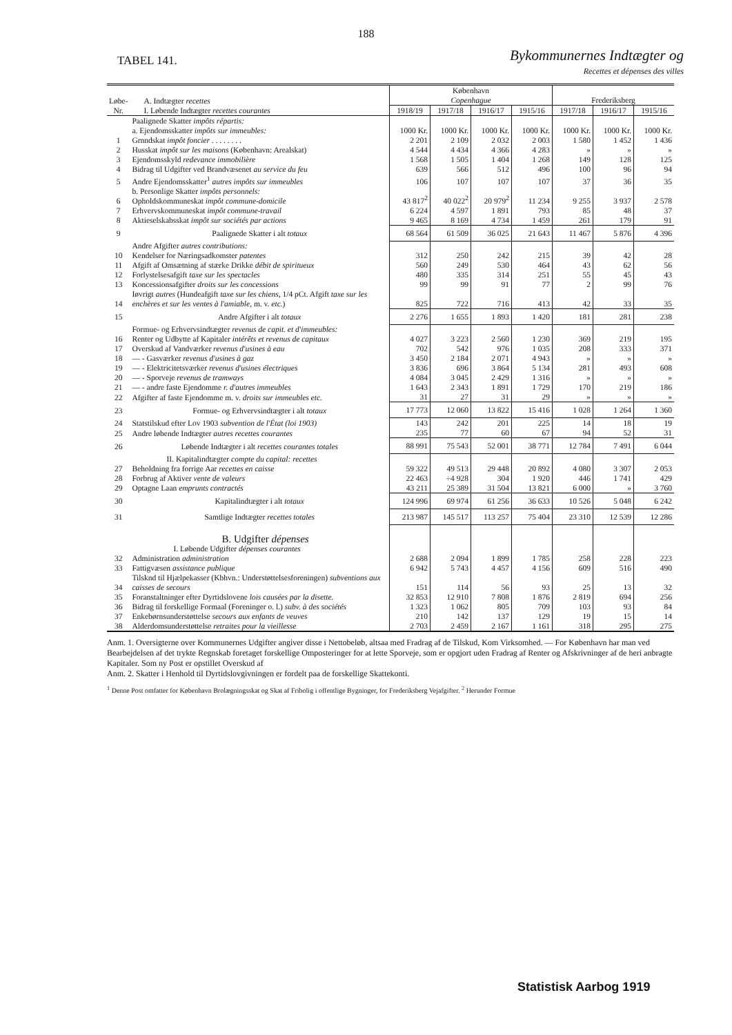188
TABEL 141.
Bykommunernes Indtægter og
Recettes et dépenses des villes
| Løbe-Nr. | A. Indtægter recettes I. Løbende Indtægter recettes courantes | København Copenhague | | | | Frederiksberg | | |
| --- | --- | --- | --- | --- | --- | --- | --- | --- |
| | | 1918/19 | 1917/18 | 1916/17 | 1915/16 | 1917/18 | 1916/17 | 1915/16 |
| | Paalignede Skatter impôts répartis: a. Ejendomsskatter impôts sur immeubles: | 1000 Kr. | 1000 Kr. | 1000 Kr. | 1000 Kr. | 1000 Kr. | 1000 Kr. | 1000 Kr. |
| 1 | Grnndskat impôt foncier . . . . . . . . | 2 201 | 2 109 | 2 032 | 2 003 | 1 580 | 1 452 | 1 436 |
| 2 | Husskat impôt sur les maisons (København: Arealskat) | 4 544 | 4 434 | 4 366 | 4 283 | » | » | » |
| 3 | Ejendomsskyld redevance immobilière | 1 568 | 1 505 | 1 404 | 1 268 | 149 | 128 | 125 |
| 4 | Bidrag til Udgifter ved Brandvæsenet au service du feu | 639 | 566 | 512 | 496 | 100 | 96 | 94 |
| 5 | Andre Ejendomsskatter<sup>1</sup> autres impôts sur immeubles | 106 | 107 | 107 | 107 | 37 | 36 | 35 |
| 6 | b. Personlige Skatter impôts personnels: Opholdskommuneskat impôt commune-domicile | 43 817<sup>2</sup> | 40 022<sup>2</sup> | 20 979<sup>2</sup> | 11 234 | 9 255 | 3 937 | 2 578 |
| 7 | Erhvervskommuneskat impôt commune-travail | 6 224 | 4 597 | 1 891 | 793 | 85 | 48 | 37 |
| 8 | Aktieselskabsskat impôt sur sociétés par actions | 9 465 | 8 169 | 4 734 | 1 459 | 261 | 179 | 91 |
| 9 | Paalignede Skatter i alt totaux | 68 564 | 61 509 | 36 025 | 21 643 | 11 467 | 5 876 | 4 396 |
| 10 | Andre Afgifter autres contributions: Kendelser for Næringsadkomster patentes | 312 | 250 | 242 | 215 | 39 | 42 | 28 |
| 11 | Afgift af Omsætning af stærke Drikke débit de spiritueux | 560 | 249 | 530 | 464 | 43 | 62 | 56 |
| 12 | Forlystelsesafgift taxe sur les spectacles | 480 | 335 | 314 | 251 | 55 | 45 | 43 |
| 13 | Koncessionsafgifter droits sur les concessions | 99 | 99 | 91 | 77 | 2 | 99 | 76 |
| 14 | Iøvrigt autres (Hundeafgift taxe sur les chiens , 1/4 pCt. Afgift taxe sur les enchères et sur les ventes à l'amiable , m. v. etc. ) | 825 | 722 | 716 | 413 | 42 | 33 | 35 |
| 15 | Andre Afgifter i alt totaux | 2 276 | 1 655 | 1 893 | 1 420 | 181 | 281 | 238 |
| 16 | Formue- og Erhvervsindtægter revenus de capit. et d'immeubles: Renter og Udbytte af Kapitaler intérêts et revenus de capitaux | 4 027 | 3 223 | 2 560 | 1 230 | 369 | 219 | 195 |
| 17 | Overskud af Vandværker revenus d'usines à eau | 702 | 542 | 976 | 1 035 | 208 | 333 | 371 |
| 18 | — - Gasværker revenus d'usines à gaz | 3 450 | 2 184 | 2 071 | 4 943 | » | » | » |
| 19 | — - Elektricitetsværker revenus d'usines électriques | 3 836 | 696 | 3 864 | 5 134 | 281 | 493 | 608 |
| 20 | — - Sporveje revenus de tramways | 4 084 | 3 045 | 2 429 | 1 316 | » | » | » |
| 21 | — - andre faste Ejendomme r. d'autres immeubles | 1 643 | 2 343 | 1 891 | 1 729 | 170 | 219 | 186 |
| 22 | Afgifter af faste Ejendomme m. v. droits sur immeubles etc. | 31 | 27 | 31 | 29 | » | » | » |
| 23 | Formue- og Erhvervsindtægter i alt totaux | 17 773 | 12 060 | 13 822 | 15 416 | 1 028 | 1 264 | 1 360 |
| 24 | Statstilskud efter Lov 1903 subvention de l'État (loi 1903) | 143 | 242 | 201 | 225 | 14 | 18 | 19 |
| 25 | Andre løbende Indtægter autres recettes courantes | 235 | 77 | 60 | 67 | 94 | 52 | 31 |
| 26 | Løbende Indtægter i alt recettes courantes totales | 88 991 | 75 543 | 52 001 | 38 771 | 12 784 | 7 491 | 6 044 |
| 27 | II. Kapitalindtægter compte du capital: recettes Beholdning fra forrige Aar recettes en caisse | 59 322 | 49 513 | 29 448 | 20 892 | 4 080 | 3 307 | 2 053 |
| 28 | Forbrug af Aktiver vente de valeurs | 22 463 | ÷4 928 | 304 | 1 920 | 446 | 1 741 | 429 |
| 29 | Optagne Laan emprunts contractés | 43 211 | 25 389 | 31 504 | 13 821 | 6 000 | » | 3 760 |
| 30 | Kapitalindtægter i alt totaux | 124 996 | 69 974 | 61 256 | 36 633 | 10 526 | 5 048 | 6 242 |
| 31 | Samtlige Indtægter recettes totales | 213 987 | 145 517 | 113 257 | 75 404 | 23 310 | 12 539 | 12 286 |
| 32 | B. Udgifter dépenses I. Løbende Udgifter dépenses courantes Administration administration | 2 688 | 2 094 | 1 899 | 1 785 | 258 | 228 | 223 |
| 33 | Fattigvæsen assistance publique | 6 942 | 5 743 | 4 457 | 4 156 | 609 | 516 | 490 |
| 34 | Tilsknd til Hjælpekasser (Kbhvn.: Understøttelsesforeningen) subventions aux caisses de secours | 151 | 114 | 56 | 93 | 25 | 13 | 32 |
| 35 | Foranstaltninger efter Dyrtidslovene lois causées par la disette. | 32 853 | 12 910 | 7 808 | 1 876 | 2 819 | 694 | 256 |
| 36 | Bidrag til forskellige Formaal (Foreninger o. l.) subv. à des sociétés | 1 323 | 1 062 | 805 | 709 | 103 | 93 | 84 |
| 37 | Enkebørnsunderstøttelse secours aux enfants de veuves | 210 | 142 | 137 | 129 | 19 | 15 | 14 |
| 38 | Alderdomsunderstøttelse retraites pour la vieillesse | 2 703 | 2 459 | 2 167 | 1 161 | 318 | 295 | 275 |
Anm. 1. Oversigterne over Kommunernes Udgifter angiver disse i Nettobeløb, altsaa med Fradrag af de Tilskud, Kom Virksomhed. — For København har man ved Bearbejdelsen af det trykte Regnskab foretaget forskellige Omposteringer for at lette Sporveje, som er opgjort uden Fradrag af Renter og Afskrivninger af de heri anbragte Kapitaler. Som ny Post er opstillet Overskud af
Anm. 2. Skatter i Henhold til Dyrtidslovgivningen er fordelt paa de forskellige Skattekonti.
<sup>1</sup> Denne Post omfatter for København Brolægningsskat og Skat af Fribolig i offentlige Bygninger, for Frederiksberg Vejafgifter. <sup>2</sup> Herunder Formue
Statistisk Aarbog 1919